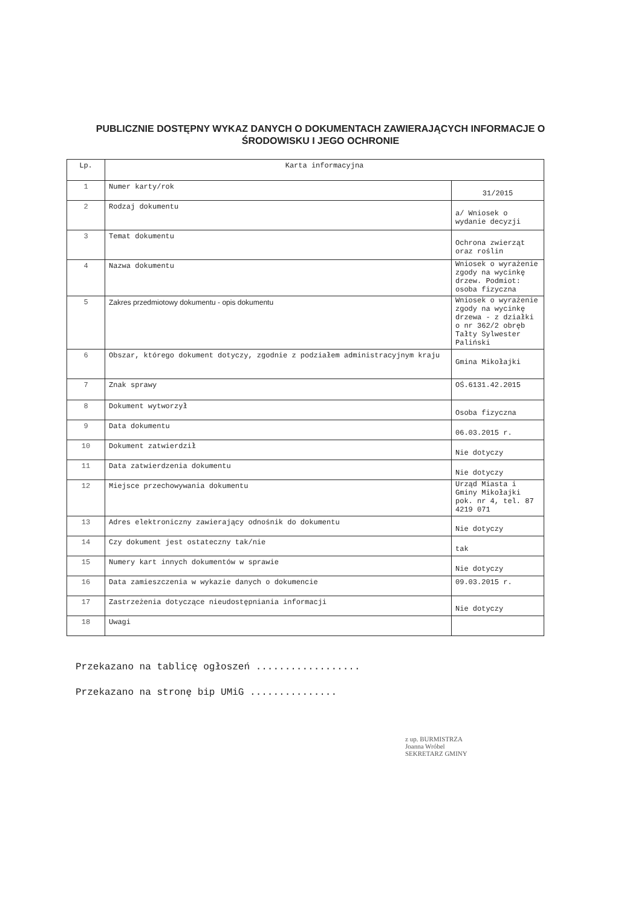PUBLICZNIE DOSTĘPNY WYKAZ DANYCH O DOKUMENTACH ZAWIERAJĄCYCH INFORMACJE O
ŚRODOWISKU I JEGO OCHRONIE
| Lp. | Karta informacyjna | |
| --- | --- | --- |
| 1 | Numer karty/rok | 31/2015 |
| 2 | Rodzaj dokumentu | a/ Wniosek o wydanie decyzji |
| 3 | Temat dokumentu | Ochrona zwierząt oraz roślin |
| 4 | Nazwa dokumentu | Wniosek o wyrażenie zgody na wycinkę drzew. Podmiot: osoba fizyczna |
| 5 | Zakres przedmiotowy dokumentu - opis dokumentu | Wniosek o wyrażenie zgody na wycinkę drzewa - z działki o nr 362/2 obręb Tałty Sylwester Paliński |
| 6 | Obszar, którego dokument dotyczy, zgodnie z podziałem administracyjnym kraju | Gmina Mikołajki |
| 7 | Znak sprawy | OŚ.6131.42.2015 |
| 8 | Dokument wytworzył | Osoba fizyczna |
| 9 | Data dokumentu | 06.03.2015 r. |
| 10 | Dokument zatwierdził | Nie dotyczy |
| 11 | Data zatwierdzenia dokumentu | Nie dotyczy |
| 12 | Miejsce przechowywania dokumentu | Urząd Miasta i Gminy Mikołajki pok. nr 4, tel. 87 4219 071 |
| 13 | Adres elektroniczny zawierający odnośnik do dokumentu | Nie dotyczy |
| 14 | Czy dokument jest ostateczny tak/nie | tak |
| 15 | Numery kart innych dokumentów w sprawie | Nie dotyczy |
| 16 | Data zamieszczenia w wykazie danych o dokumencie | 09.03.2015 r. |
| 17 | Zastrzeżenia dotyczące nieudostępniania informacji | Nie dotyczy |
| 18 | Uwagi | |
Przekazano na tablicę ogłoszeń ..................
Przekazano na stronę bip UMiG ...............
z up. BURMISTRZA
Joanna Wróbel
SEKRETARZ GMINY